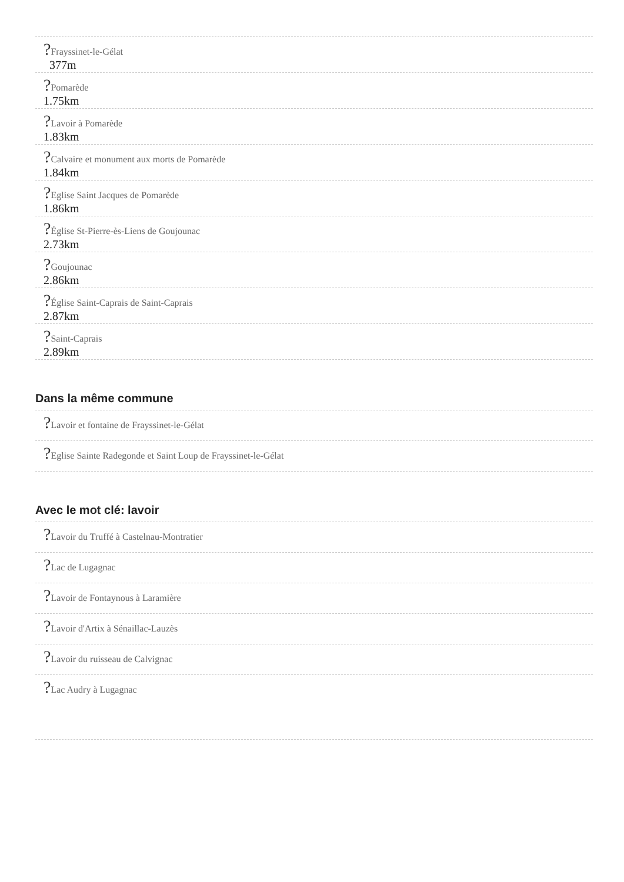?Frayssinet-le-Gélat
377m
?Pomarède
1.75km
?Lavoir à Pomarède
1.83km
?Calvaire et monument aux morts de Pomarède
1.84km
?Eglise Saint Jacques de Pomarède
1.86km
?Église St-Pierre-ès-Liens de Goujounac
2.73km
?Goujounac
2.86km
?Église Saint-Caprais de Saint-Caprais
2.87km
?Saint-Caprais
2.89km
Dans la même commune
?Lavoir et fontaine de Frayssinet-le-Gélat
?Eglise Sainte Radegonde et Saint Loup de Frayssinet-le-Gélat
Avec le mot clé: lavoir
?Lavoir du Truffé à Castelnau-Montratier
?Lac de Lugagnac
?Lavoir de Fontaynous à Laramière
?Lavoir d'Artix à Sénaillac-Lauzès
?Lavoir du ruisseau de Calvignac
?Lac Audry à Lugagnac